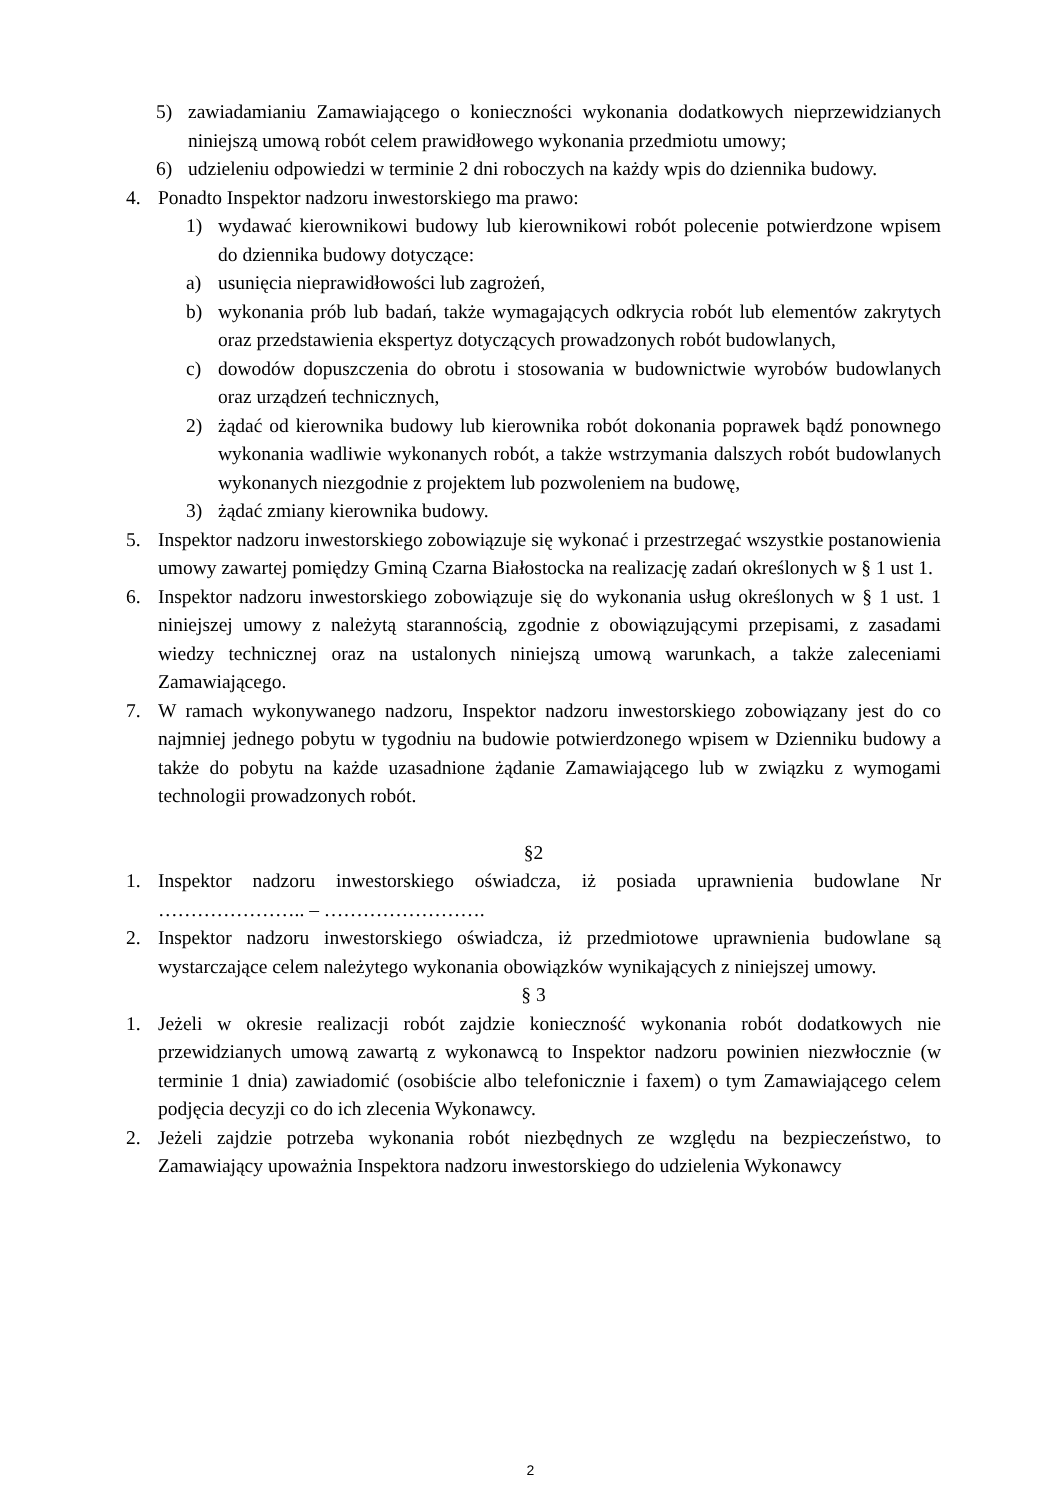5) zawiadamianiu Zamawiającego o konieczności wykonania dodatkowych nieprzewidzianych niniejszą umową robót celem prawidłowego wykonania przedmiotu umowy;
6) udzieleniu odpowiedzi w terminie 2 dni roboczych na każdy wpis do dziennika budowy.
4. Ponadto Inspektor nadzoru inwestorskiego ma prawo:
1) wydawać kierownikowi budowy lub kierownikowi robót polecenie potwierdzone wpisem do dziennika budowy dotyczące:
a) usunięcia nieprawidłowości lub zagrożeń,
b) wykonania prób lub badań, także wymagających odkrycia robót lub elementów zakrytych oraz przedstawienia ekspertyz dotyczących prowadzonych robót budowlanych,
c) dowodów dopuszczenia do obrotu i stosowania w budownictwie wyrobów budowlanych oraz urządzeń technicznych,
2) żądać od kierownika budowy lub kierownika robót dokonania poprawek bądź ponownego wykonania wadliwie wykonanych robót, a także wstrzymania dalszych robót budowlanych wykonanych niezgodnie z projektem lub pozwoleniem na budowę,
3) żądać zmiany kierownika budowy.
5. Inspektor nadzoru inwestorskiego zobowiązuje się wykonać i przestrzegać wszystkie postanowienia umowy zawartej pomiędzy Gminą Czarna Białostocka na realizację zadań określonych w § 1 ust 1.
6. Inspektor nadzoru inwestorskiego zobowiązuje się do wykonania usług określonych w § 1 ust. 1 niniejszej umowy z należytą starannością, zgodnie z obowiązującymi przepisami, z zasadami wiedzy technicznej oraz na ustalonych niniejszą umową warunkach, a także zaleceniami Zamawiającego.
7. W ramach wykonywanego nadzoru, Inspektor nadzoru inwestorskiego zobowiązany jest do co najmniej jednego pobytu w tygodniu na budowie potwierdzonego wpisem w Dzienniku budowy a także do pobytu na każde uzasadnione żądanie Zamawiającego lub w związku z wymogami technologii prowadzonych robót.
§2
1. Inspektor nadzoru inwestorskiego oświadcza, iż posiada uprawnienia budowlane Nr ………………….. – …………………….
2. Inspektor nadzoru inwestorskiego oświadcza, iż przedmiotowe uprawnienia budowlane są wystarczające celem należytego wykonania obowiązków wynikających z niniejszej umowy.
§ 3
1. Jeżeli w okresie realizacji robót zajdzie konieczność wykonania robót dodatkowych nie przewidzianych umową zawartą z wykonawcą to Inspektor nadzoru powinien niezwłocznie (w terminie 1 dnia) zawiadomić (osobiście albo telefonicznie i faxem) o tym Zamawiającego celem podjęcia decyzji co do ich zlecenia Wykonawcy.
2. Jeżeli zajdzie potrzeba wykonania robót niezbędnych ze względu na bezpieczeństwo, to Zamawiający upoważnia Inspektora nadzoru inwestorskiego do udzielenia Wykonawcy
2